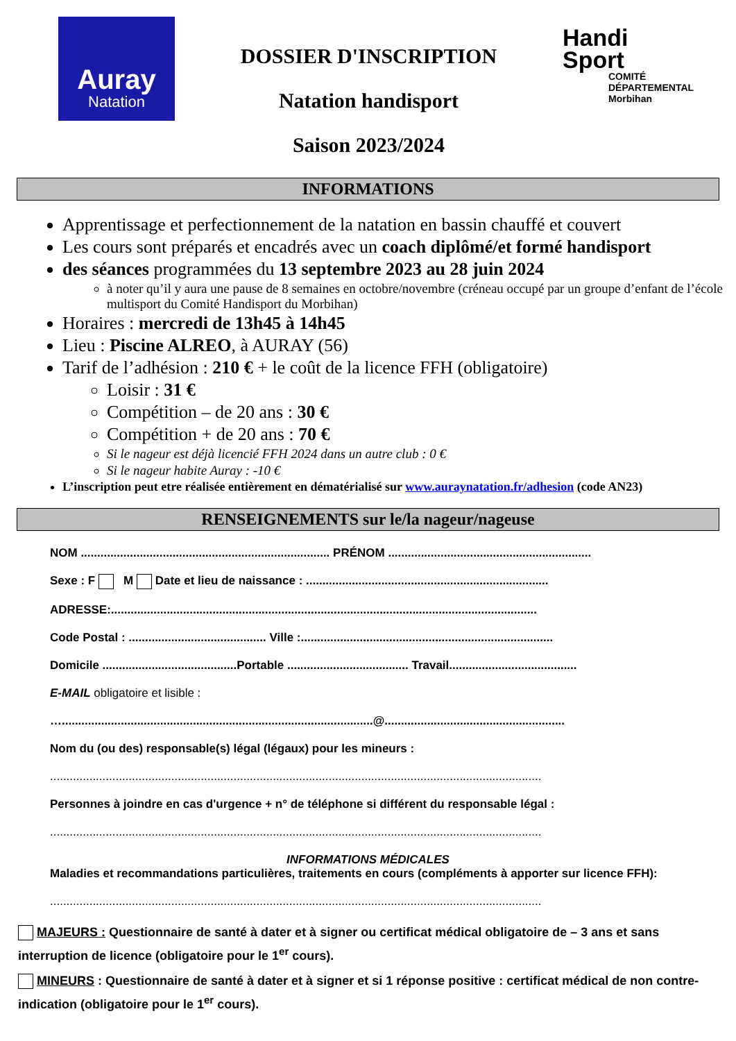Auray
Natation
DOSSIER D'INSCRIPTION
Natation handisport
Saison 2023/2024
Handi
Sport
COMITÉ DÉPARTEMENTAL
Morbihan
INFORMATIONS
Apprentissage et perfectionnement de la natation en bassin chauffé et couvert
Les cours sont préparés et encadrés avec un coach diplômé/et formé handisport
des séances programmées du 13 septembre 2023 au 28 juin 2024
à noter qu’il y aura une pause de 8 semaines en octobre/novembre (créneau occupé par un groupe d’enfant de l’école multisport du Comité Handisport du Morbihan)
Horaires : mercredi de 13h45 à 14h45
Lieu : Piscine ALREO, à AURAY (56)
Tarif de l’adhésion : 210 € + le coût de la licence FFH (obligatoire)
Loisir : 31 €
Compétition – de 20 ans : 30 €
Compétition + de 20 ans : 70 €
Si le nageur est déjà licencié FFH 2024 dans un autre club : 0 €
Si le nageur habite Auray : -10 €
L’inscription peut etre réalisée entièrement en dématérialisé sur www.auraynatation.fr/adhesion (code AN23)
RENSEIGNEMENTS sur le/la nageur/nageuse
NOM ............................................................................ PRÉNOM ..............................................................
Sexe : F M Date et lieu de naissance : ..........................................................................
ADRESSE:..................................................................................................................................
Code Postal : .......................................... Ville :.............................................................................
Domicile .........................................Portable ..................................... Travail.......................................
E-MAIL obligatoire et lisible :
…...............................................................................................@.......................................................
Nom du (ou des) responsable(s) légal (légaux) pour les mineurs :
......................................................................................................................................................
Personnes à joindre en cas d'urgence + n° de téléphone si différent du responsable légal :
......................................................................................................................................................
INFORMATIONS MÉDICALES
Maladies et recommandations particulières, traitements en cours (compléments à apporter sur licence FFH):
......................................................................................................................................................
MAJEURS : Questionnaire de santé à dater et à signer ou certificat médical obligatoire de – 3 ans et sans interruption de licence (obligatoire pour le 1<sup>er</sup> cours).
MINEURS : Questionnaire de santé à dater et à signer et si 1 réponse positive : certificat médical de non contre-indication (obligatoire pour le 1<sup>er</sup> cours).